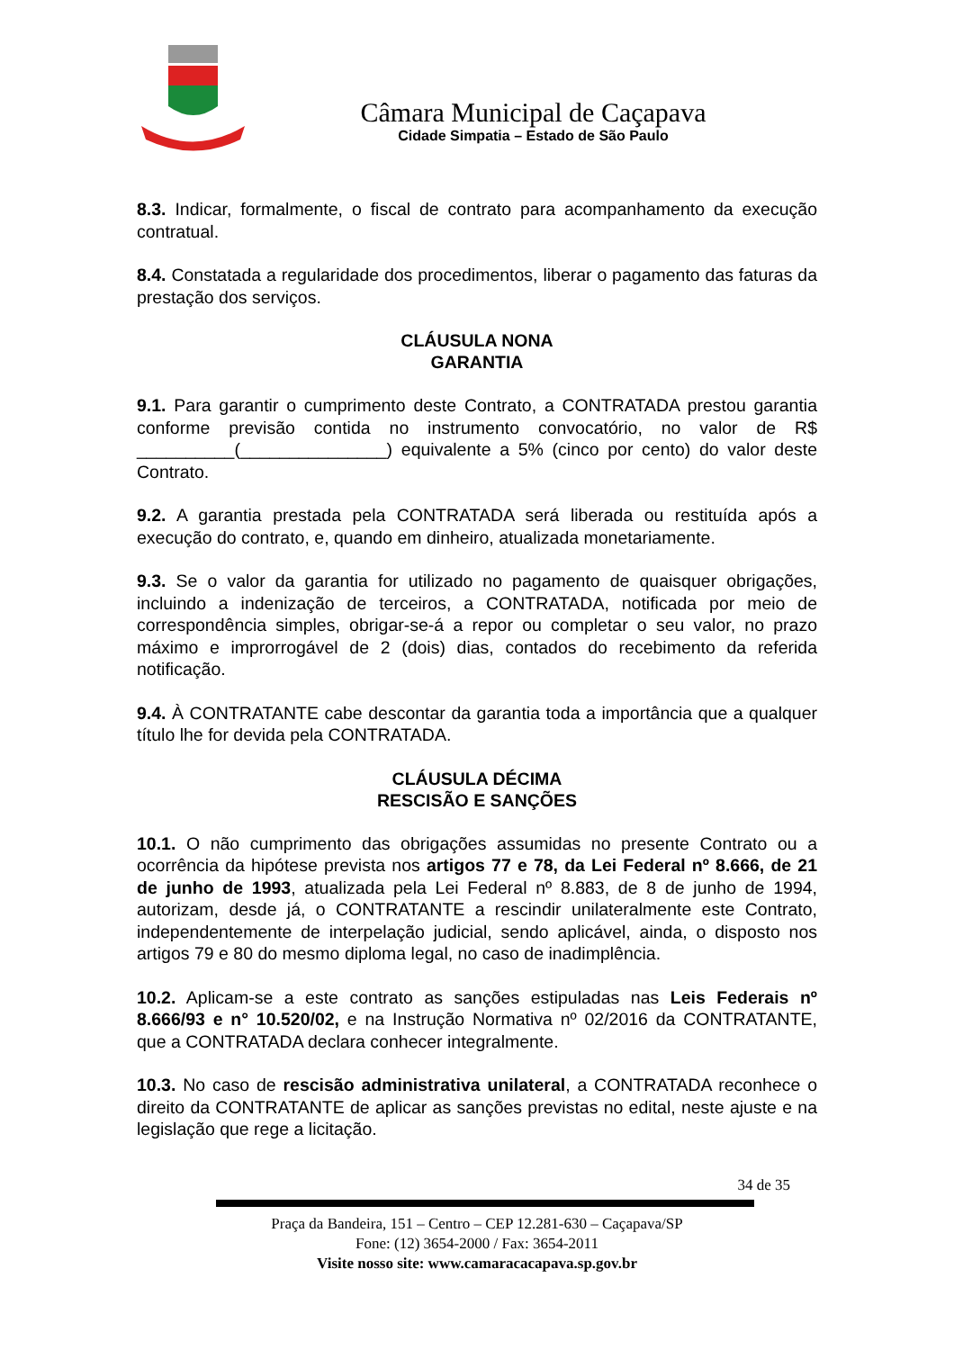Câmara Municipal de Caçapava
Cidade Simpatia – Estado de São Paulo
8.3. Indicar, formalmente, o fiscal de contrato para acompanhamento da execução contratual.
8.4. Constatada a regularidade dos procedimentos, liberar o pagamento das faturas da prestação dos serviços.
CLÁUSULA NONA
GARANTIA
9.1. Para garantir o cumprimento deste Contrato, a CONTRATADA prestou garantia conforme previsão contida no instrumento convocatório, no valor de R$ __________(_______________) equivalente a 5% (cinco por cento) do valor deste Contrato.
9.2. A garantia prestada pela CONTRATADA será liberada ou restituída após a execução do contrato, e, quando em dinheiro, atualizada monetariamente.
9.3. Se o valor da garantia for utilizado no pagamento de quaisquer obrigações, incluindo a indenização de terceiros, a CONTRATADA, notificada por meio de correspondência simples, obrigar-se-á a repor ou completar o seu valor, no prazo máximo e improrrogável de 2 (dois) dias, contados do recebimento da referida notificação.
9.4. À CONTRATANTE cabe descontar da garantia toda a importância que a qualquer título lhe for devida pela CONTRATADA.
CLÁUSULA DÉCIMA
RESCISÃO E SANÇÕES
10.1. O não cumprimento das obrigações assumidas no presente Contrato ou a ocorrência da hipótese prevista nos artigos 77 e 78, da Lei Federal nº 8.666, de 21 de junho de 1993, atualizada pela Lei Federal nº 8.883, de 8 de junho de 1994, autorizam, desde já, o CONTRATANTE a rescindir unilateralmente este Contrato, independentemente de interpelação judicial, sendo aplicável, ainda, o disposto nos artigos 79 e 80 do mesmo diploma legal, no caso de inadimplência.
10.2. Aplicam-se a este contrato as sanções estipuladas nas Leis Federais nº 8.666/93 e n° 10.520/02, e na Instrução Normativa nº 02/2016 da CONTRATANTE, que a CONTRATADA declara conhecer integralmente.
10.3. No caso de rescisão administrativa unilateral, a CONTRATADA reconhece o direito da CONTRATANTE de aplicar as sanções previstas no edital, neste ajuste e na legislação que rege a licitação.
34 de 35
Praça da Bandeira, 151 – Centro – CEP 12.281-630 – Caçapava/SP
Fone: (12) 3654-2000 / Fax: 3654-2011
Visite nosso site: www.camaracacapava.sp.gov.br